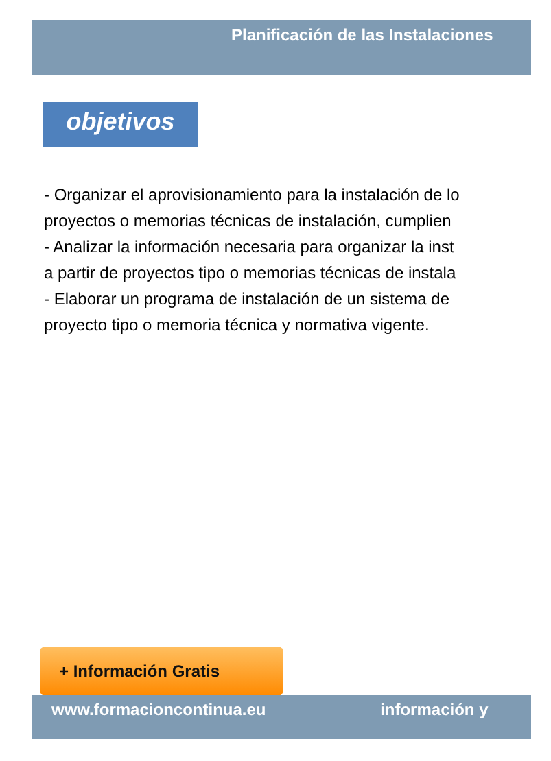Planificación de las Instalaciones
objetivos
- Organizar el aprovisionamiento para la instalación de lo
proyectos o memorias técnicas de instalación, cumplien
- Analizar la información necesaria para organizar la inst
a partir de proyectos tipo o memorias técnicas de instala
- Elaborar un programa de instalación de un sistema de
proyecto tipo o memoria técnica y normativa vigente.
+ Información Gratis
www.formacioncontinua.eu información y